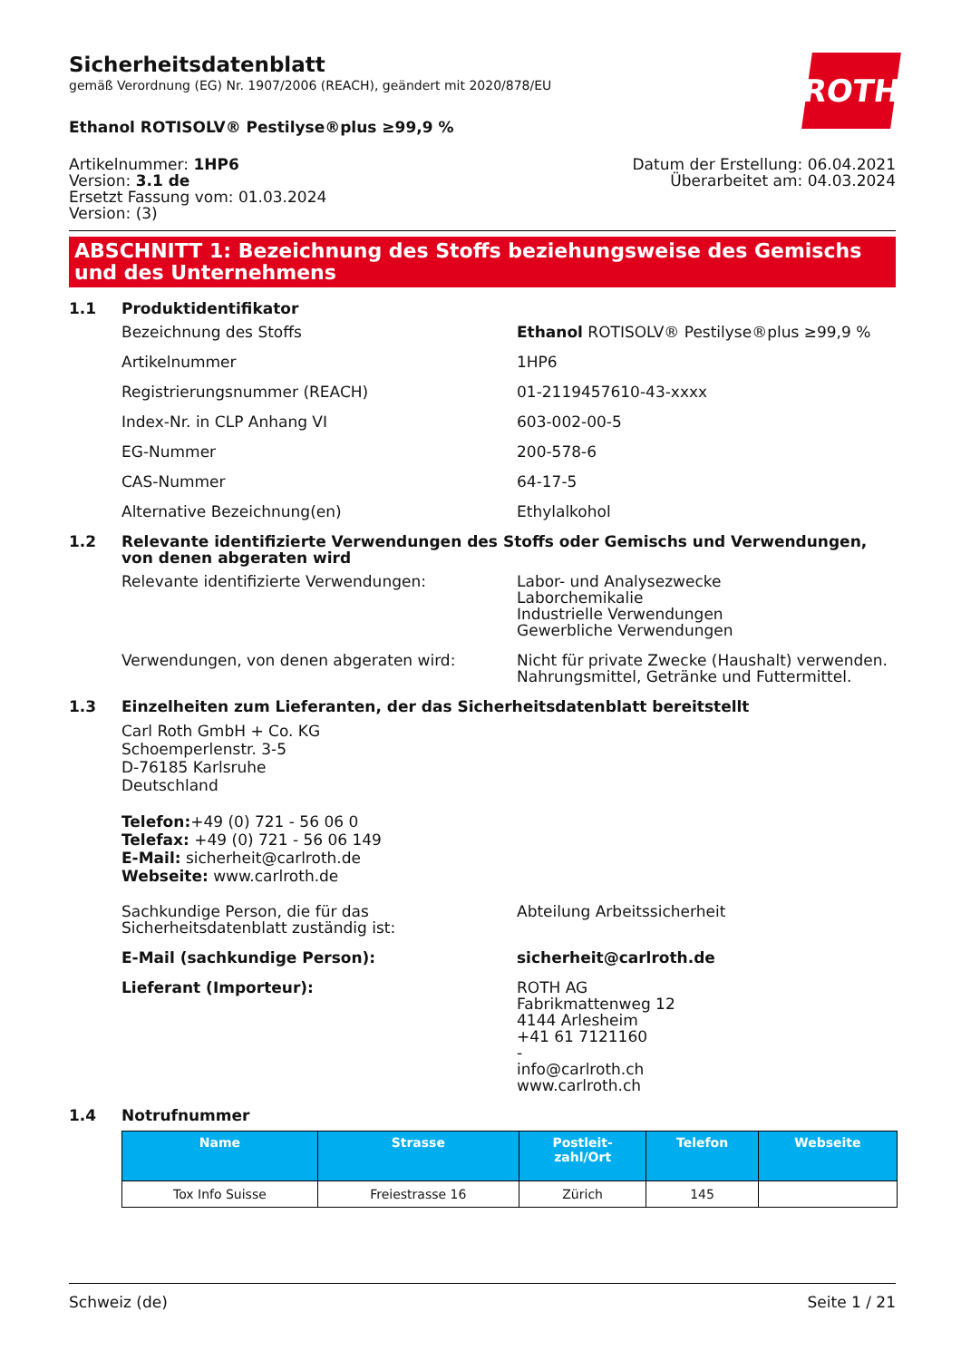ROTH
Sicherheitsdatenblatt
gemäß Verordnung (EG) Nr. 1907/2006 (REACH), geändert mit 2020/878/EU
Ethanol ROTISOLV® Pestilyse®plus ≥99,9 %
Artikelnummer: 1HP6
Version: 3.1 de
Ersetzt Fassung vom: 01.03.2024
Version: (3)
Datum der Erstellung: 06.04.2021
Überarbeitet am: 04.03.2024
ABSCHNITT 1: Bezeichnung des Stoffs beziehungsweise des Gemischs und des Unternehmens
1.1 Produktidentifikator
Bezeichnung des Stoffs Ethanol ROTISOLV® Pestilyse®plus ≥99,9 %
Artikelnummer 1HP6
Registrierungsnummer (REACH) 01-2119457610-43-xxxx
Index-Nr. in CLP Anhang VI 603-002-00-5
EG-Nummer 200-578-6
CAS-Nummer 64-17-5
Alternative Bezeichnung(en) Ethylalkohol
1.2 Relevante identifizierte Verwendungen des Stoffs oder Gemischs und Verwendungen, von denen abgeraten wird
Relevante identifizierte Verwendungen: Labor- und Analysezwecke
Laborchemikalie
Industrielle Verwendungen
Gewerbliche Verwendungen
Verwendungen, von denen abgeraten wird: Nicht für private Zwecke (Haushalt) verwenden.
Nahrungsmittel, Getränke und Futtermittel.
1.3 Einzelheiten zum Lieferanten, der das Sicherheitsdatenblatt bereitstellt
Carl Roth GmbH + Co. KG
Schoemperlenstr. 3-5
D-76185 Karlsruhe
Deutschland
Telefon:+49 (0) 721 - 56 06 0
Telefax: +49 (0) 721 - 56 06 149
E-Mail: sicherheit@carlroth.de
Webseite: www.carlroth.de
Sachkundige Person, die für das Sicherheitsdatenblatt zuständig ist:
Abteilung Arbeitssicherheit
E-Mail (sachkundige Person): sicherheit@carlroth.de
Lieferant (Importeur): ROTH AG
Fabrikmattenweg 12
4144 Arlesheim
+41 61 7121160
-
info@carlroth.ch
www.carlroth.ch
1.4 Notrufnummer
| Name | Strasse | Postleit- zahl/Ort | Telefon | Webseite |
| --- | --- | --- | --- | --- |
| Tox Info Suisse | Freiestrasse 16 | Zürich | 145 | |
Schweiz (de) Seite 1 / 21